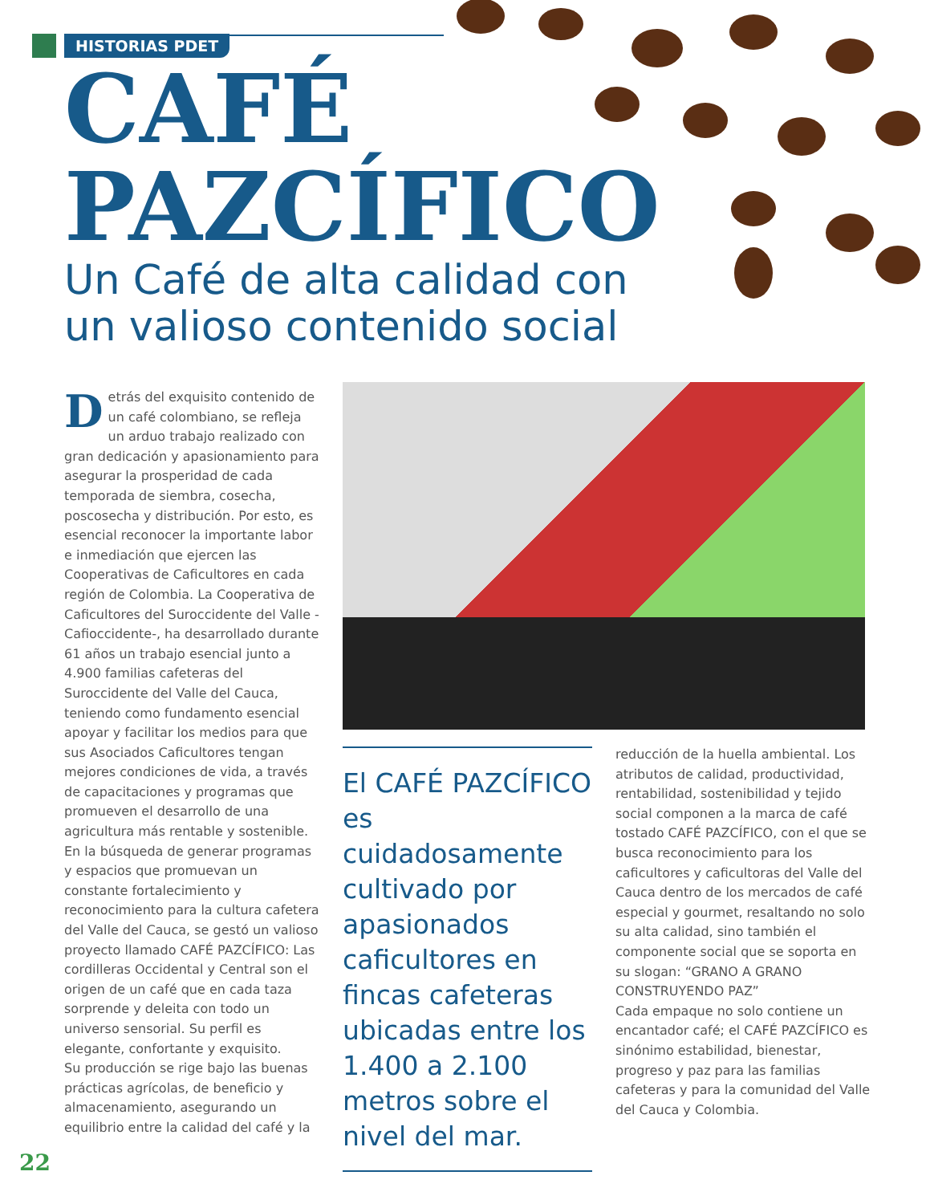HISTORIAS PDET
CAFÉ
PAZCÍFICO
Un Café de alta calidad con
un valioso contenido social
Detrás del exquisito contenido de un café colombiano, se refleja un arduo trabajo realizado con gran dedicación y apasionamiento para asegurar la prosperidad de cada temporada de siembra, cosecha, poscosecha y distribución. Por esto, es esencial reconocer la importante labor e inmediación que ejercen las Cooperativas de Caficultores en cada región de Colombia. La Cooperativa de Caficultores del Suroccidente del Valle -Cafioccidente-, ha desarrollado durante 61 años un trabajo esencial junto a 4.900 familias cafeteras del Suroccidente del Valle del Cauca, teniendo como fundamento esencial apoyar y facilitar los medios para que sus Asociados Caficultores tengan mejores condiciones de vida, a través de capacitaciones y programas que promueven el desarrollo de una agricultura más rentable y sostenible. En la búsqueda de generar programas y espacios que promuevan un constante fortalecimiento y reconocimiento para la cultura cafetera del Valle del Cauca, se gestó un valioso proyecto llamado CAFÉ PAZCÍFICO: Las cordilleras Occidental y Central son el origen de un café que en cada taza sorprende y deleita con todo un universo sensorial. Su perfil es elegante, confortante y exquisito.
Su producción se rige bajo las buenas prácticas agrícolas, de beneficio y almacenamiento, asegurando un equilibrio entre la calidad del café y la
El CAFÉ PAZCÍFICO es cuidadosamente cultivado por apasionados caficultores en fincas cafeteras ubicadas entre los 1.400 a 2.100 metros sobre el nivel del mar.
reducción de la huella ambiental. Los atributos de calidad, productividad, rentabilidad, sostenibilidad y tejido social componen a la marca de café tostado CAFÉ PAZCÍFICO, con el que se busca reconocimiento para los caficultores y caficultoras del Valle del Cauca dentro de los mercados de café especial y gourmet, resaltando no solo su alta calidad, sino también el componente social que se soporta en su slogan: “GRANO A GRANO CONSTRUYENDO PAZ”
Cada empaque no solo contiene un encantador café; el CAFÉ PAZCÍFICO es sinónimo estabilidad, bienestar, progreso y paz para las familias cafeteras y para la comunidad del Valle del Cauca y Colombia.
22